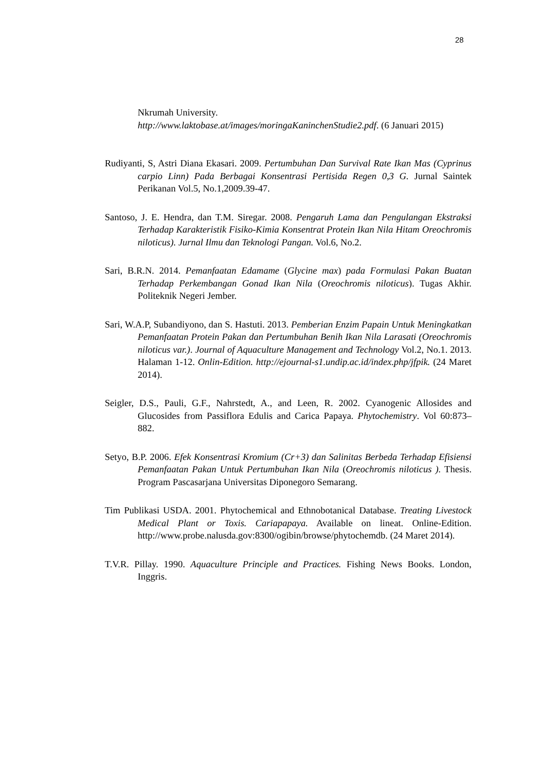28
Nkrumah University.
http://www.laktobase.at/images/moringaKaninchenStudie2.pdf. (6 Januari 2015)
Rudiyanti, S, Astri Diana Ekasari. 2009. Pertumbuhan Dan Survival Rate Ikan Mas (Cyprinus carpio Linn) Pada Berbagai Konsentrasi Pertisida Regen 0,3 G. Jurnal Saintek Perikanan Vol.5, No.1,2009.39-47.
Santoso, J. E. Hendra, dan T.M. Siregar. 2008. Pengaruh Lama dan Pengulangan Ekstraksi Terhadap Karakteristik Fisiko-Kimia Konsentrat Protein Ikan Nila Hitam Oreochromis niloticus). Jurnal Ilmu dan Teknologi Pangan. Vol.6, No.2.
Sari, B.R.N. 2014. Pemanfaatan Edamame (Glycine max) pada Formulasi Pakan Buatan Terhadap Perkembangan Gonad Ikan Nila (Oreochromis niloticus). Tugas Akhir. Politeknik Negeri Jember.
Sari, W.A.P, Subandiyono, dan S. Hastuti. 2013. Pemberian Enzim Papain Untuk Meningkatkan Pemanfaatan Protein Pakan dan Pertumbuhan Benih Ikan Nila Larasati (Oreochromis niloticus var.). Journal of Aquaculture Management and Technology Vol.2, No.1. 2013. Halaman 1-12. Onlin-Edition. http://ejournal-s1.undip.ac.id/index.php/jfpik. (24 Maret 2014).
Seigler, D.S., Pauli, G.F., Nahrstedt, A., and Leen, R. 2002. Cyanogenic Allosides and Glucosides from Passiflora Edulis and Carica Papaya. Phytochemistry. Vol 60:873–882.
Setyo, B.P. 2006. Efek Konsentrasi Kromium (Cr+3) dan Salinitas Berbeda Terhadap Efisiensi Pemanfaatan Pakan Untuk Pertumbuhan Ikan Nila (Oreochromis niloticus ). Thesis. Program Pascasarjana Universitas Diponegoro Semarang.
Tim Publikasi USDA. 2001. Phytochemical and Ethnobotanical Database. Treating Livestock Medical Plant or Toxis. Cariapapaya. Available on lineat. Online-Edition. http://www.probe.nalusda.gov:8300/ogibin/browse/phytochemdb. (24 Maret 2014).
T.V.R. Pillay. 1990. Aquaculture Principle and Practices. Fishing News Books. London, Inggris.